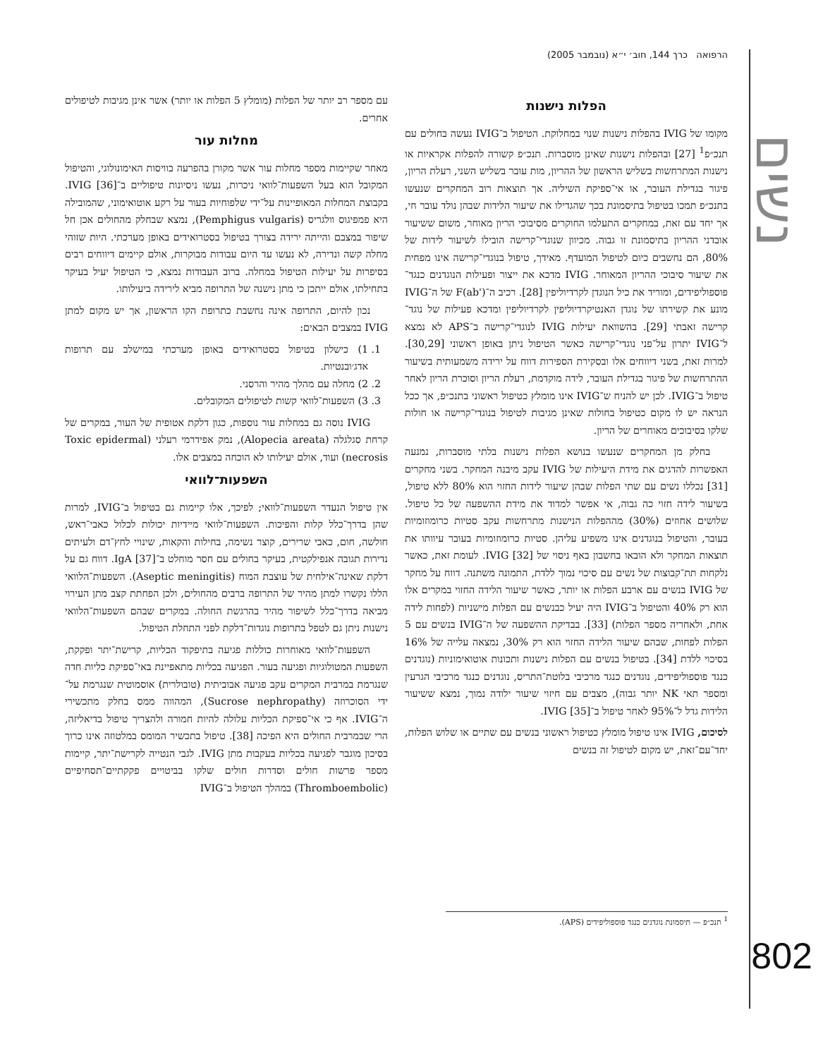נשים
802
הרפואה כרך 144, חוב׳ י״א (נובמבר 2005)
הפלות נישנות
מקומו של IVIG בהפלות נישנות שנוי במחלוקת. הטיפול ב־IVIG נעשה בחולים עם תנכ״פ<sup>1</sup> [27] ובהפלות נישנות שאינן מוסברות. תנכ״פ קשורה להפלות אקראיות או נישנות המתרחשות בשליש הראשון של ההריון, מות עובר בשליש השני, רעלת הריון, פיגור בגדילת העובר, או אי־ספיקת השיליה. אך תוצאות רוב המחקרים שנעשו בתנכ״פ תמכו בטיפול בתיסמונת בכך שהגדילו את שיעור הלידות שבהן נולד עובר חי, אך יחד עם זאת, במחקרים התעלמו החוקרים מסיבוכי הריון מאוחר, משום ששיעור אובדני ההריון בתיסמונת זו גבוה. מכיוון שנוגדי־קרישה הובילו לשיעור לידות של 80%, הם נחשבים כיום לטיפול המועדף. מאידך, טיפול בנוגדי־קרישה אינו מפחית את שיעור סיבוכי ההריון המאוחר. IVIG מדכא את ייצור ופעילות הנוגדנים כנגד־פוספוליפידים, ומוריד את כיל הנוגדן לקרדיוליפין [28]. רכיב ה־F(ab') של ה־IVIG מונע את קשירתו של נוגדן האנטיקרדיוליפין לקרדיוליפין ומדכא פעילות של נוגד־קרישה זאבתי [29]. בהשוואת יעילות IVIG לנוגדי־קרישה ב־APS לא נמצא ל־IVIG יתרון על־פני נוגדי־קרישה כאשר הטיפול ניתן באופן ראשוני [30,29]. למרות זאת, בשני דיווחים אלו ובסקירת הספירות דווח על ירידה משמעותית בשיעור ההתרחשות של פיגור בגדילת העובר, לידה מוקדמת, רעלת הריון וסוכרת הריון לאחר טיפול ב־IVIG. לכן יש להניח ש־IVIG אינו מומלץ כטיפול ראשוני בתנכ״פ, אך ככל הנראה יש לו מקום כטיפול בחולות שאינן מגיבות לטיפול בנוגדי־קרישה או חולות שלקו בסיבוכים מאוחרים של הריון.
בחלק מן המחקרים שנעשו בנושא הפלות נישנות בלתי מוסברות, נמנעה האפשרות להדגים את מידת היעילות של IVIG עקב מיבנה המחקר. בשני מחקרים [31] נכללו נשים עם שתי הפלות שבהן שיעור לידות החזוי הוא 80% ללא טיפול, בשיעור לידה חזוי כה גבוה, אי אפשר למדוד את מידת ההשפעה של כל טיפול. שלושים אחוזים (30%) מההפלות הנישנות מתרחשות עקב סטיות כרומוזומיות בעובר, והטיפול בנוגדנים אינו משפיע עליהן. סטיות כרומוזומיות בעובר עיוותו את תוצאות המחקר ולא הובאו בחשבון באף ניסוי של IVIG [32]. לעומת זאת, כאשר נלקחות תת־קבוצות של נשים עם סיכוי נמוך ללדת, התמונה משתנה. דווח על מחקר של IVIG בנשים עם ארבע הפלות או יותר, כאשר שיעור הלידה החזוי במקרים אלו הוא רק 40% והטיפול ב־IVIG היה יעיל כבנשים עם הפלות מישניות (לפחות לידה אחת, ולאחריה מספר הפלות) [33]. בבדיקת ההשפעה של ה־IVIG בנשים עם 5 הפלות לפחות, שבהם שיעור הלידה החזוי הוא רק 30%, נמצאה עלייה של 16% בסיכוי ללדת [34]. בטיפול בנשים עם הפלות נישנות ותכונות אוטואימוניות (נוגדנים כנגד פוספוליפידים, נוגדנים כנגד מרכיבי בלוטת־התריס, נוגדנים כנגד מרכיבי הגרעין ומספר תאי NK יותר גבוה), מצבים עם חיזוי שיעור ילודה נמוך, נמצא ששיעור הלידות גדל ל־95% לאחר טיפול ב־IVIG [35].
לסיכום, IVIG אינו טיפול מומלץ כטיפול ראשוני בנשים עם שתיים או שלוש הפלות, יחד־עם־זאת, יש מקום לטיפול זה בנשים
עם מספר רב יותר של הפלות (מומלץ 5 הפלות או יותר) אשר אינן מגיבות לטיפולים אחרים.
מחלות עור
מאחר שקיימות מספר מחלות עור אשר מקורן בהפרעה בוויסות האימונולוגי, והטיפול המקובל הוא בעל השפעות־לוואי ניכרות, נעשו ניסיונות טיפוליים ב־IVIG [36]. בקבוצת המחלות המאופיינות על־ידי שלפוחיות בעור על רקע אוטואימוני, שהמובילה היא פמפיגוס וולגריס (Pemphigus vulgaris), נמצא שבחלק מהחולים אכן חל שיפור במצבם והייתה ירידה בצורך בטיפול בסטרואידים באופן מערכתי. היות שזוהי מחלה קשה ונדירה, לא נעשו עד היום עבודות מבוקרות, אולם קיימים דיווחים רבים בסיפרות על יעילות הטיפול במחלה. ברוב העבודות נמצא, כי הטיפול יעיל בעיקר בתחילתו, אולם ייתכן כי מתן נישנה של התרופה מביא לירידה ביעילותו.
נכון להיום, התרופה אינה נחשבת כתרופת הקו הראשון, אך יש מקום למתן IVIG במצבים הבאים:
1. 1) כישלון בטיפול בסטרואידים באופן מערכתי במישלב עם תרופות אדג׳ובנטיות.
2. 2) מחלה עם מהלך מהיר והרסני.
3. 3) השפעות־לוואי קשות לטיפולים המקובלים.
IVIG נוסה גם במחלות עור נוספות, כגון דלקת אטופית של העור, במקרים של קרחת סגלגלה (Alopecia areata), נמק אפידרמי רעלני (Toxic epidermal necrosis) ועוד, אולם יעילותו לא הוכחה במצבים אלו.
השפעות־לוואי
אין טיפול הנעדר השפעות־לוואי; לפיכך, אלו קיימות גם בטיפול ב־IVIG, למרות שהן בדרך־כלל קלות והפיכות. השפעות־לוואי מיידיות יכולות לכלול כאבי־ראש, חולשה, חום, כאבי שרירים, קוצר נשימה, בחילות והקאות, שינויי לחץ־דם ולעיתים נדירות תגובה אנפילקטית, בעיקר בחולים עם חסר מוחלט ב־IgA [37]. דווח גם על דלקת שאינה־אילחית של עוצבת המוח (Aseptic meningitis). השפעות־הלוואי הללו נקשרו למתן מהיר של התרופה ברבים מהחולים, ולכן הפחתת קצב מתן העירוי מביאה בדרך־כלל לשיפור מהיר בהרגשת החולה. במקרים שבהם השפעות־הלוואי נישנות ניתן גם לטפל בתרופות נוגדות־דלקת לפני התחלת הטיפול.
השפעות־לוואי מאוחרות כוללות פגיעה בתיפקוד הכליות, קרישת־יתר ופקקת, השפעות המטולוגיות ופגיעה בעור. הפגיעה בכליות מתאפיינת באי־ספיקת כליות חדה שנגרמת במרבית המקרים עקב פגיעה אבוביתית (טובולרית) אוסמוטית שנגרמת על־ידי הסוכרוזה (Sucrose nephropathy), המהווה ממס בחלק מתכשירי ה־IVIG. אף כי אי־ספיקת הכליות עלולה להיות חמורה ולהצריך טיפול בדיאליזה, הרי שבמרבית החולים היא הפיכה [38]. טיפול בתכשיר המומס במלטוזה אינו כרוך בסיכון מוגבר לפגיעה בכליות בעקבות מתן IVIG. לגבי הנטייה לקרישת־יתר, קיימות מספר פרשות חולים וסדרות חולים שלקו בביטויים פקקתיים־תסחיפיים (Thromboembolic) במהלך הטיפול ב־IVIG
<sup>1</sup> תנכ״פ — תיסמונת נוגדנים כנגד פוספוליפידים (APS).